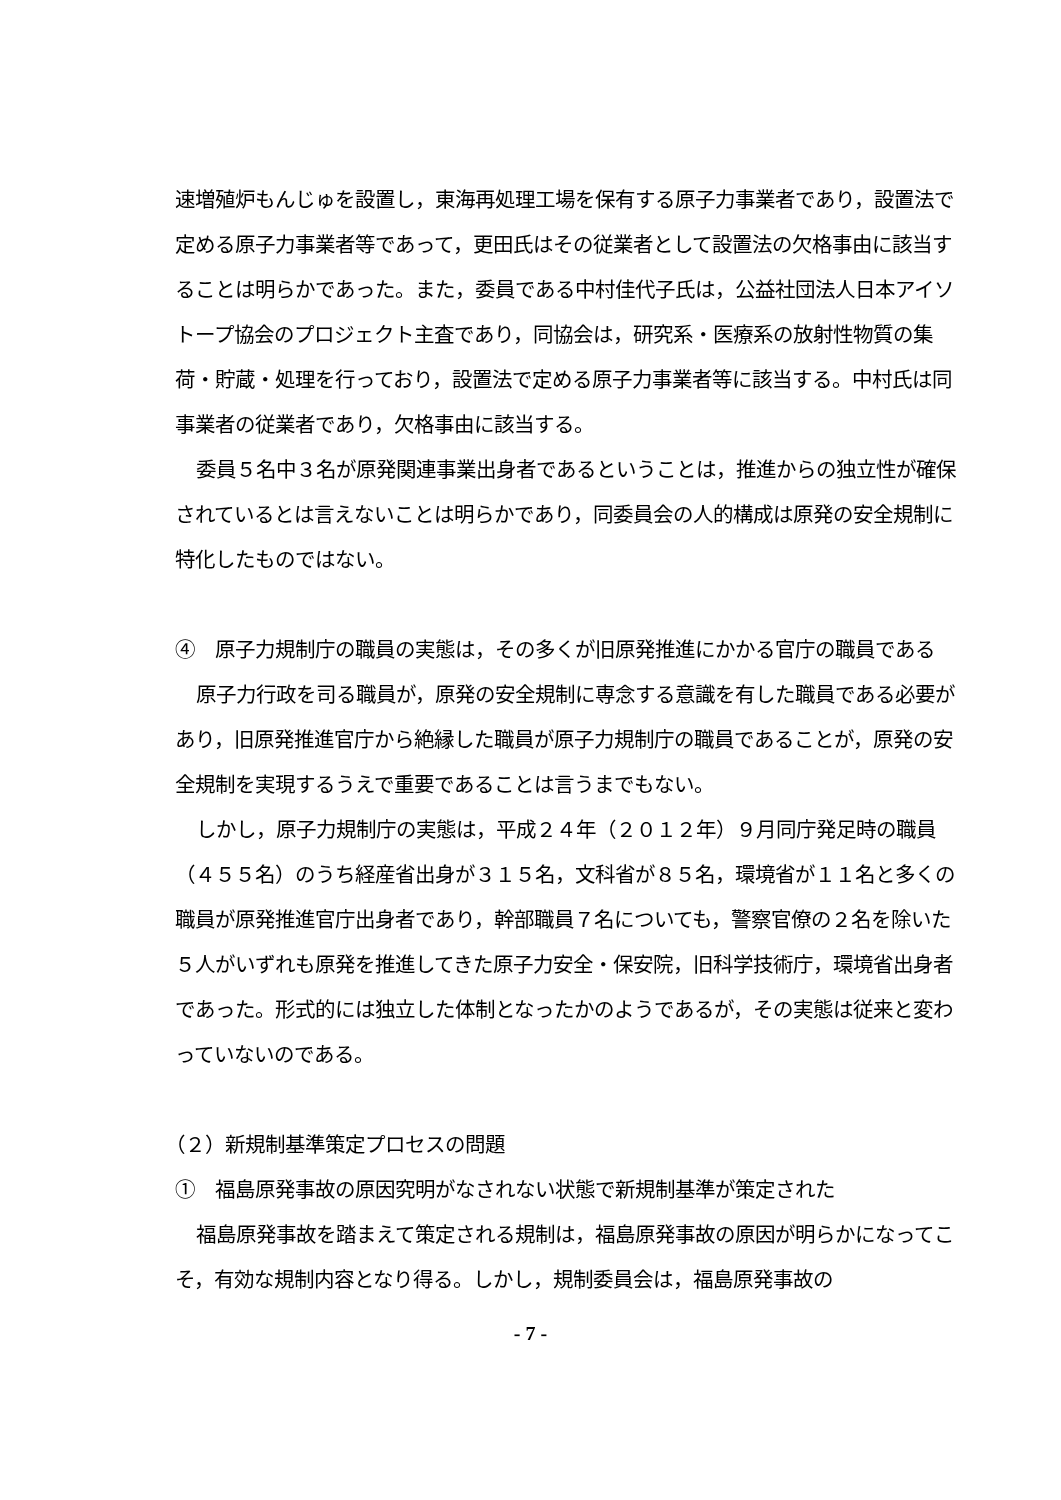速増殖炉もんじゅを設置し，東海再処理工場を保有する原子力事業者であり，設置法で定める原子力事業者等であって，更田氏はその従業者として設置法の欠格事由に該当することは明らかであった。また，委員である中村佳代子氏は，公益社団法人日本アイソトープ協会のプロジェクト主査であり，同協会は，研究系・医療系の放射性物質の集荷・貯蔵・処理を行っており，設置法で定める原子力事業者等に該当する。中村氏は同事業者の従業者であり，欠格事由に該当する。
委員５名中３名が原発関連事業出身者であるということは，推進からの独立性が確保されているとは言えないことは明らかであり，同委員会の人的構成は原発の安全規制に特化したものではない。
④　原子力規制庁の職員の実態は，その多くが旧原発推進にかかる官庁の職員である
原子力行政を司る職員が，原発の安全規制に専念する意識を有した職員である必要があり，旧原発推進官庁から絶縁した職員が原子力規制庁の職員であることが，原発の安全規制を実現するうえで重要であることは言うまでもない。
しかし，原子力規制庁の実態は，平成２４年（２０１２年）９月同庁発足時の職員（４５５名）のうち経産省出身が３１５名，文科省が８５名，環境省が１１名と多くの職員が原発推進官庁出身者であり，幹部職員７名についても，警察官僚の２名を除いた５人がいずれも原発を推進してきた原子力安全・保安院，旧科学技術庁，環境省出身者であった。形式的には独立した体制となったかのようであるが，その実態は従来と変わっていないのである。
（２）新規制基準策定プロセスの問題
①　福島原発事故の原因究明がなされない状態で新規制基準が策定された
福島原発事故を踏まえて策定される規制は，福島原発事故の原因が明らかになってこそ，有効な規制内容となり得る。しかし，規制委員会は，福島原発事故の
- 7 -